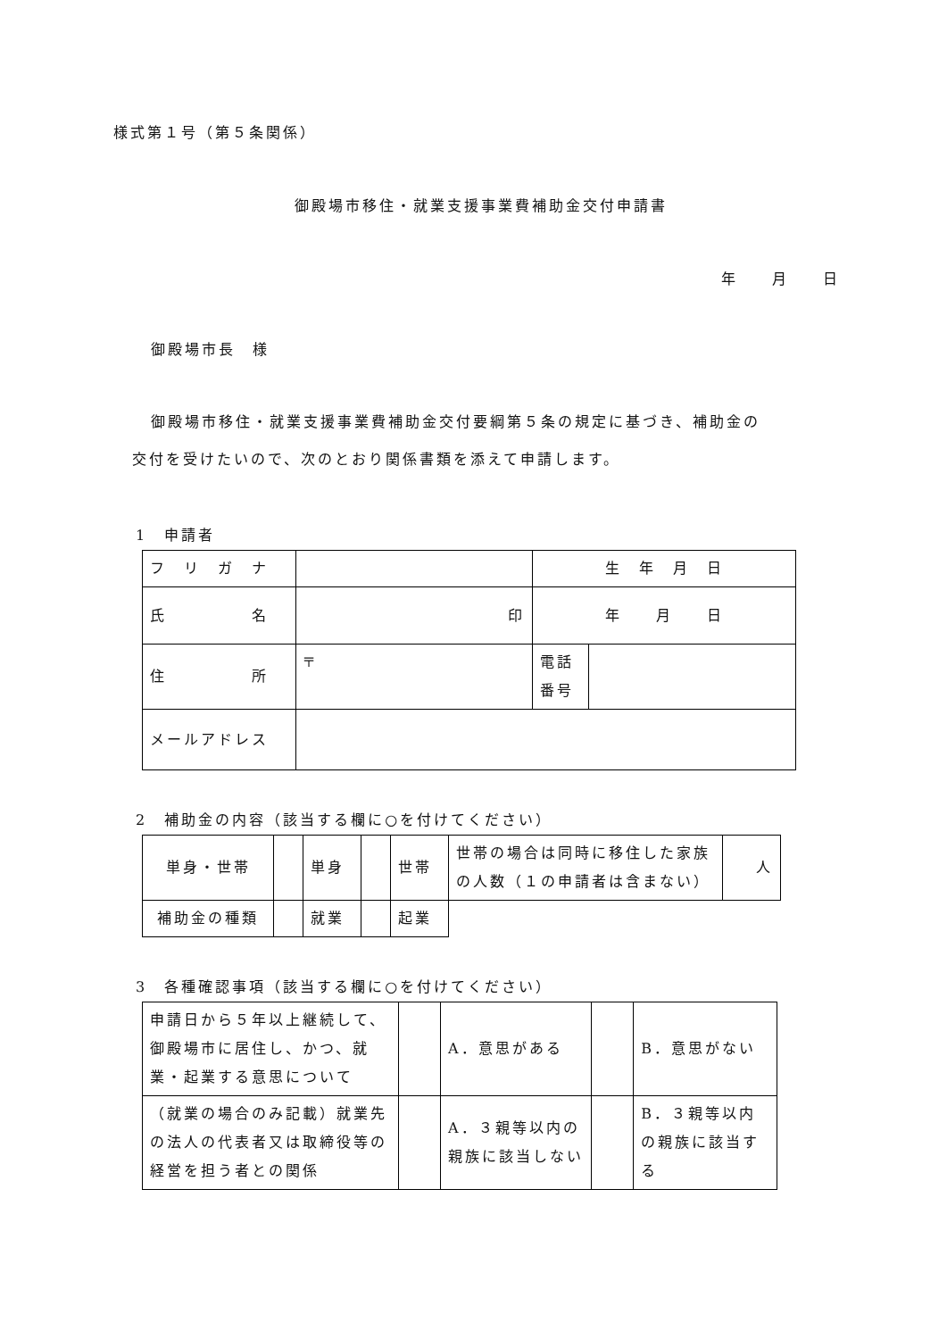様式第１号（第５条関係）
御殿場市移住・就業支援事業費補助金交付申請書
年　　月　　日
御殿場市長　様
御殿場市移住・就業支援事業費補助金交付要綱第５条の規定に基づき、補助金の
交付を受けたいので、次のとおり関係書類を添えて申請します。
1　申請者
| フ リ ガ ナ | | 生 年 月 日 | |
| 氏 名 | 印 | 年 月 日 | |
| 住 所 | 〒 | 電話 番号 | |
| メールアドレス | | | |
2　補助金の内容（該当する欄に○を付けてください）
| 単身・世帯 | | 単身 | | 世帯 | 世帯の場合は同時に移住した家族の人数（１の申請者は含まない） | 人 |
| 補助金の種類 | | 就業 | | 起業 | | |
3　各種確認事項（該当する欄に○を付けてください）
| 申請日から５年以上継続して、御殿場市に居住し、かつ、就業・起業する意思について | | A．意思がある | | B．意思がない |
| （就業の場合のみ記載）就業先の法人の代表者又は取締役等の経営を担う者との関係 | | A．３親等以内の親族に該当しない | | B．３親等以内の親族に該当する |